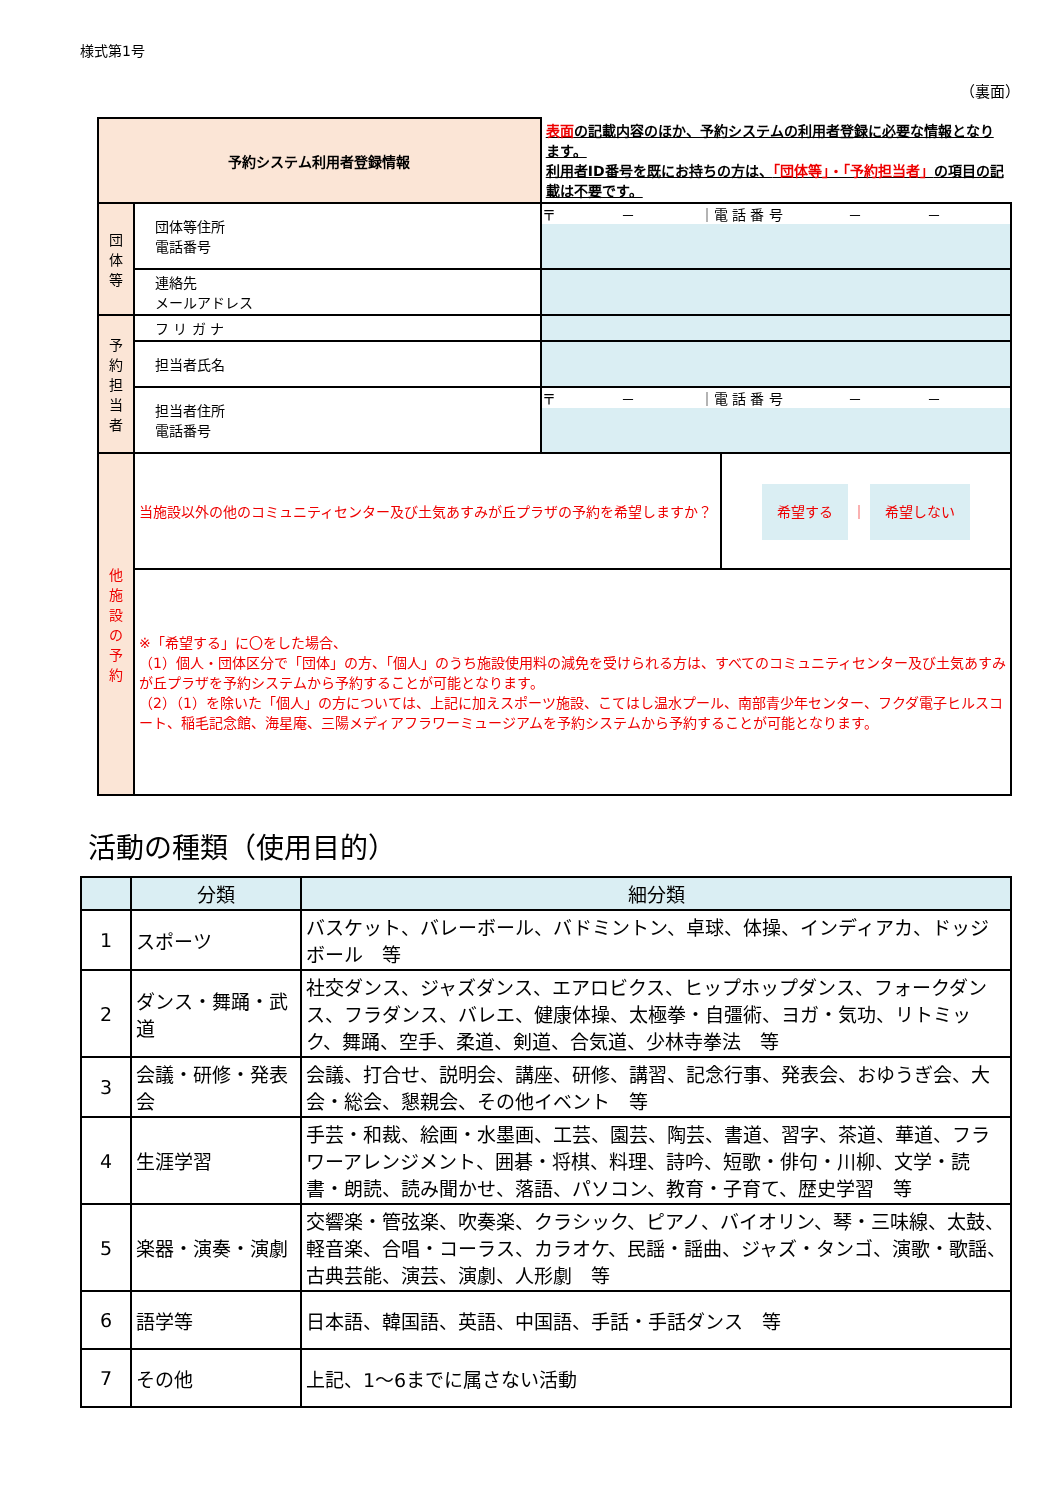様式第1号
（裏面）
| 予約システム利用者登録情報 | | 表面 の記載内容のほか、予約システムの利用者登録に必要な情報となります。 利用者ID番号を既にお持ちの方は、 「団体等」・「予約担当者」 の項目の記載は不要です。 | |
| 団 体 等 | 団体等住所 電話番号 | 〒 － ｜電 話 番 号 － － | |
| | 連絡先 メールアドレス | | |
| 予 約 担 当 者 | フ リ ガ ナ | | |
| | 担当者氏名 | | |
| | 担当者住所 電話番号 | 〒 － ｜電 話 番 号 － － | |
| 他 施 設 の 予 約 | 当施設以外の他のコミュニティセンター及び土気あすみが丘プラザの予約を希望しますか？ | | 希望する ｜ 希望しない |
| | ※「希望する」に〇をした場合、 （1）個人・団体区分で「団体」の方、「個人」のうち施設使用料の減免を受けられる方は、すべてのコミュニティセンター及び土気あすみが丘プラザを予約システムから予約することが可能となります。 （2）（1）を除いた「個人」の方については、上記に加えスポーツ施設、こてはし温水プール、南部青少年センター、フクダ電子ヒルスコート、稲毛記念館、海星庵、三陽メディアフラワーミュージアムを予約システムから予約することが可能となります。 | | |
活動の種類（使用目的）
| | 分類 | 細分類 |
| --- | --- | --- |
| 1 | スポーツ | バスケット、バレーボール、バドミントン、卓球、体操、インディアカ、ドッジボール 等 |
| 2 | ダンス・舞踊・武道 | 社交ダンス、ジャズダンス、エアロビクス、ヒップホップダンス、フォークダンス、フラダンス、バレエ、健康体操、太極拳・自彊術、ヨガ・気功、リトミック、舞踊、空手、柔道、剣道、合気道、少林寺拳法 等 |
| 3 | 会議・研修・発表会 | 会議、打合せ、説明会、講座、研修、講習、記念行事、発表会、おゆうぎ会、大会・総会、懇親会、その他イベント 等 |
| 4 | 生涯学習 | 手芸・和裁、絵画・水墨画、工芸、園芸、陶芸、書道、習字、茶道、華道、フラワーアレンジメント、囲碁・将棋、料理、詩吟、短歌・俳句・川柳、文学・読書・朗読、読み聞かせ、落語、パソコン、教育・子育て、歴史学習 等 |
| 5 | 楽器・演奏・演劇 | 交響楽・管弦楽、吹奏楽、クラシック、ピアノ、バイオリン、琴・三味線、太鼓、軽音楽、合唱・コーラス、カラオケ、民謡・謡曲、ジャズ・タンゴ、演歌・歌謡、古典芸能、演芸、演劇、人形劇 等 |
| 6 | 語学等 | 日本語、韓国語、英語、中国語、手話・手話ダンス 等 |
| 7 | その他 | 上記、1～6までに属さない活動 |